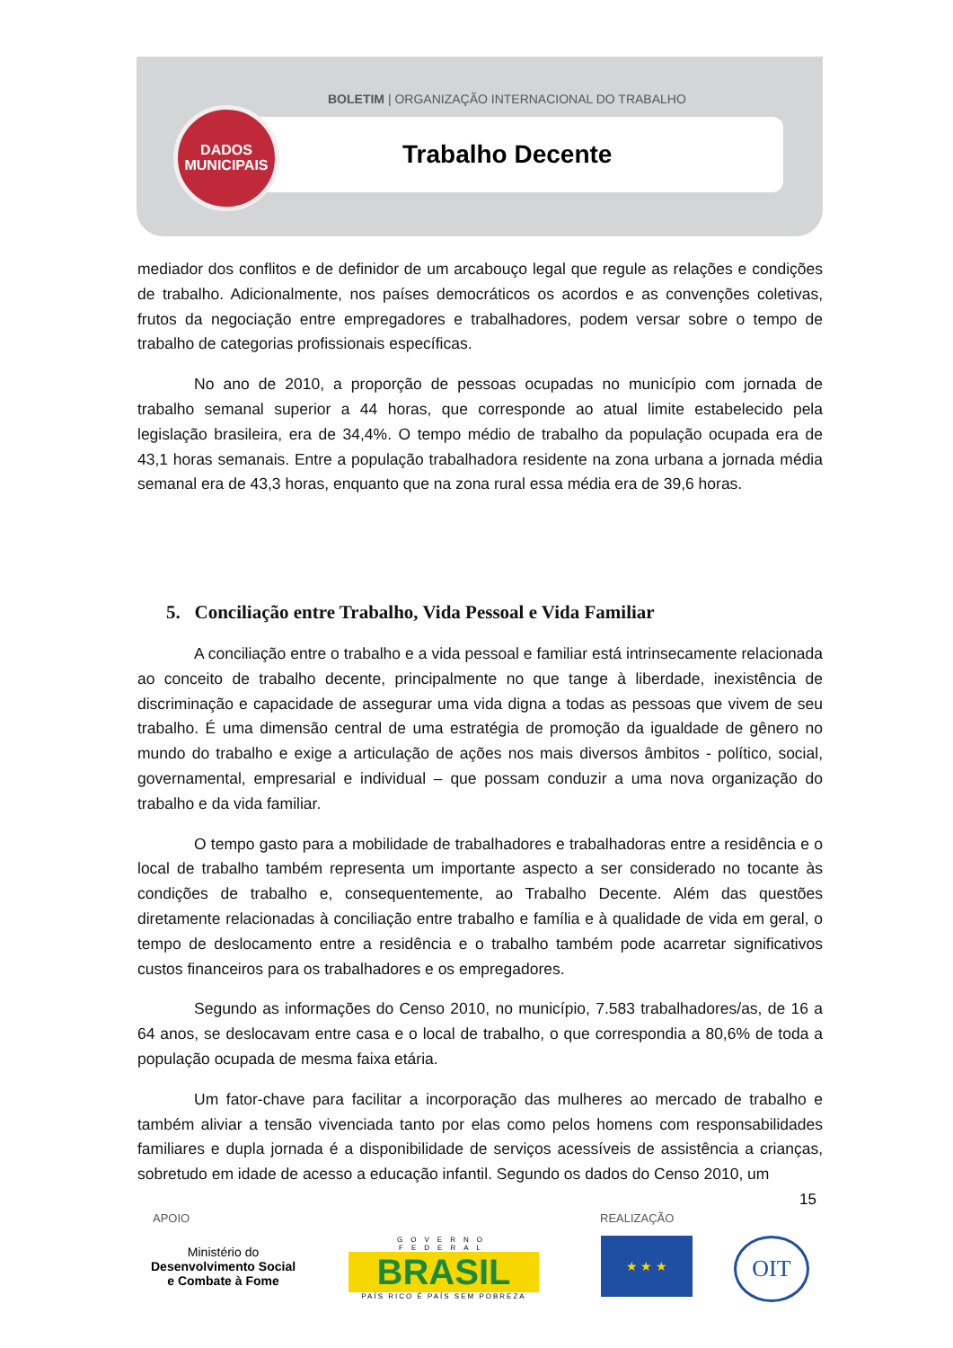BOLETIM | ORGANIZAÇÃO INTERNACIONAL DO TRABALHO
DADOS
MUNICIPAIS
Trabalho Decente
mediador dos conflitos e de definidor de um arcabouço legal que regule as relações e condições de trabalho. Adicionalmente, nos países democráticos os acordos e as convenções coletivas, frutos da negociação entre empregadores e trabalhadores, podem versar sobre o tempo de trabalho de categorias profissionais específicas.
No ano de 2010, a proporção de pessoas ocupadas no município com jornada de trabalho semanal superior a 44 horas, que corresponde ao atual limite estabelecido pela legislação brasileira, era de 34,4%. O tempo médio de trabalho da população ocupada era de 43,1 horas semanais. Entre a população trabalhadora residente na zona urbana a jornada média semanal era de 43,3 horas, enquanto que na zona rural essa média era de 39,6 horas.
5. Conciliação entre Trabalho, Vida Pessoal e Vida Familiar
A conciliação entre o trabalho e a vida pessoal e familiar está intrinsecamente relacionada ao conceito de trabalho decente, principalmente no que tange à liberdade, inexistência de discriminação e capacidade de assegurar uma vida digna a todas as pessoas que vivem de seu trabalho. É uma dimensão central de uma estratégia de promoção da igualdade de gênero no mundo do trabalho e exige a articulação de ações nos mais diversos âmbitos - político, social, governamental, empresarial e individual – que possam conduzir a uma nova organização do trabalho e da vida familiar.
O tempo gasto para a mobilidade de trabalhadores e trabalhadoras entre a residência e o local de trabalho também representa um importante aspecto a ser considerado no tocante às condições de trabalho e, consequentemente, ao Trabalho Decente. Além das questões diretamente relacionadas à conciliação entre trabalho e família e à qualidade de vida em geral, o tempo de deslocamento entre a residência e o trabalho também pode acarretar significativos custos financeiros para os trabalhadores e os empregadores.
Segundo as informações do Censo 2010, no município, 7.583 trabalhadores/as, de 16 a 64 anos, se deslocavam entre casa e o local de trabalho, o que correspondia a 80,6% de toda a população ocupada de mesma faixa etária.
Um fator-chave para facilitar a incorporação das mulheres ao mercado de trabalho e também aliviar a tensão vivenciada tanto por elas como pelos homens com responsabilidades familiares e dupla jornada é a disponibilidade de serviços acessíveis de assistência a crianças, sobretudo em idade de acesso a educação infantil. Segundo os dados do Censo 2010, um
15
APOIO REALIZAÇÃO
Ministério do
Desenvolvimento Social
e Combate à Fome
GOVERNO FEDERAL
BRASIL
PAÍS RICO É PAÍS SEM POBREZA
★ ★ ★ OIT